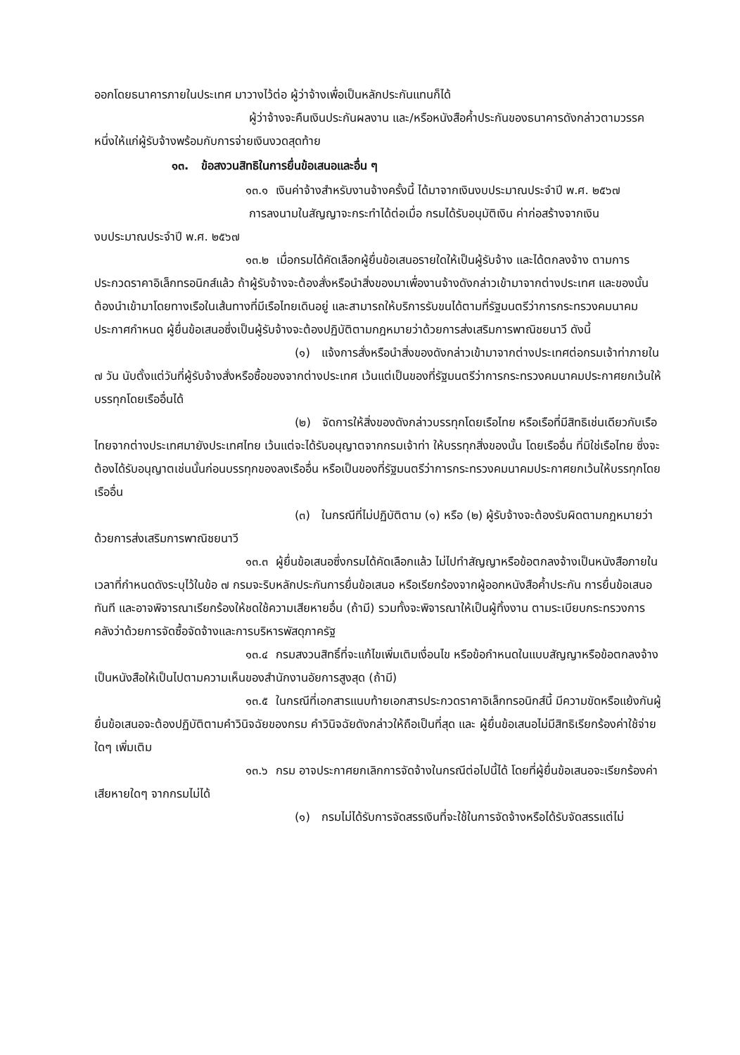ออกโดยธนาคารภายในประเทศ มาวางไว้ต่อ ผู้ว่าจ้างเพื่อเป็นหลักประกันแทนก็ได้
ผู้ว่าจ้างจะคืนเงินประกันผลงาน และ/หรือหนังสือค้ำประกันของธนาคารดังกล่าวตามวรรคหนึ่งให้แก่ผู้รับจ้างพร้อมกับการจ่ายเงินงวดสุดท้าย
๑๓. ข้อสงวนสิทธิในการยื่นข้อเสนอและอื่น ๆ
๑๓.๑ เงินค่าจ้างสำหรับงานจ้างครั้งนี้ ได้มาจากเงินงบประมาณประจำปี พ.ศ. ๒๕๖๗
การลงนามในสัญญาจะกระทำได้ต่อเมื่อ กรมได้รับอนุมัติเงิน ค่าก่อสร้างจากเงิน
งบประมาณประจำปี พ.ศ. ๒๕๖๗
๑๓.๒ เมื่อกรมได้คัดเลือกผู้ยื่นข้อเสนอรายใดให้เป็นผู้รับจ้าง และได้ตกลงจ้าง ตามการประกวดราคาอิเล็กทรอนิกส์แล้ว ถ้าผู้รับจ้างจะต้องสั่งหรือนำสิ่งของมาเพื่องานจ้างดังกล่าวเข้ามาจากต่างประเทศ และของนั้นต้องนำเข้ามาโดยทางเรือในเส้นทางที่มีเรือไทยเดินอยู่ และสามารถให้บริการรับขนได้ตามที่รัฐมนตรีว่าการกระทรวงคมนาคมประกาศกำหนด ผู้ยื่นข้อเสนอซึ่งเป็นผู้รับจ้างจะต้องปฏิบัติตามกฎหมายว่าด้วยการส่งเสริมการพาณิชยนาวี ดังนี้
(๑) แจ้งการสั่งหรือนำสิ่งของดังกล่าวเข้ามาจากต่างประเทศต่อกรมเจ้าท่าภายใน ๗ วัน นับตั้งแต่วันที่ผู้รับจ้างสั่งหรือซื้อของจากต่างประเทศ เว้นแต่เป็นของที่รัฐมนตรีว่าการกระทรวงคมนาคมประกาศยกเว้นให้บรรทุกโดยเรืออื่นได้
(๒) จัดการให้สิ่งของดังกล่าวบรรทุกโดยเรือไทย หรือเรือที่มีสิทธิเช่นเดียวกับเรือไทยจากต่างประเทศมายังประเทศไทย เว้นแต่จะได้รับอนุญาตจากกรมเจ้าท่า ให้บรรทุกสิ่งของนั้น โดยเรืออื่น ที่มิใช่เรือไทย ซึ่งจะต้องได้รับอนุญาตเช่นนั้นก่อนบรรทุกของลงเรืออื่น หรือเป็นของที่รัฐมนตรีว่าการกระทรวงคมนาคมประกาศยกเว้นให้บรรทุกโดยเรืออื่น
(๓) ในกรณีที่ไม่ปฏิบัติตาม (๑) หรือ (๒) ผู้รับจ้างจะต้องรับผิดตามกฎหมายว่าด้วยการส่งเสริมการพาณิชยนาวี
๑๓.๓ ผู้ยื่นข้อเสนอซึ่งกรมได้คัดเลือกแล้ว ไม่ไปทำสัญญาหรือข้อตกลงจ้างเป็นหนังสือภายในเวลาที่กำหนดดังระบุไว้ในข้อ ๗ กรมจะริบหลักประกันการยื่นข้อเสนอ หรือเรียกร้องจากผู้ออกหนังสือค้ำประกัน การยื่นข้อเสนอทันที และอาจพิจารณาเรียกร้องให้ชดใช้ความเสียหายอื่น (ถ้ามี) รวมทั้งจะพิจารณาให้เป็นผู้ทิ้งงาน ตามระเบียบกระทรวงการคลังว่าด้วยการจัดซื้อจัดจ้างและการบริหารพัสดุภาครัฐ
๑๓.๔ กรมสงวนสิทธิ์ที่จะแก้ไขเพิ่มเติมเงื่อนไข หรือข้อกำหนดในแบบสัญญาหรือข้อตกลงจ้างเป็นหนังสือให้เป็นไปตามความเห็นของสำนักงานอัยการสูงสุด (ถ้ามี)
๑๓.๕ ในกรณีที่เอกสารแนบท้ายเอกสารประกวดราคาอิเล็กทรอนิกส์นี้ มีความขัดหรือแย้งกันผู้ยื่นข้อเสนอจะต้องปฏิบัติตามคำวินิจฉัยของกรม คำวินิจฉัยดังกล่าวให้ถือเป็นที่สุด และ ผู้ยื่นข้อเสนอไม่มีสิทธิเรียกร้องค่าใช้จ่ายใดๆ เพิ่มเติม
๑๓.๖ กรม อาจประกาศยกเลิกการจัดจ้างในกรณีต่อไปนี้ได้ โดยที่ผู้ยื่นข้อเสนอจะเรียกร้องค่าเสียหายใดๆ จากกรมไม่ได้
(๑) กรมไม่ได้รับการจัดสรรเงินที่จะใช้ในการจัดจ้างหรือได้รับจัดสรรแต่ไม่